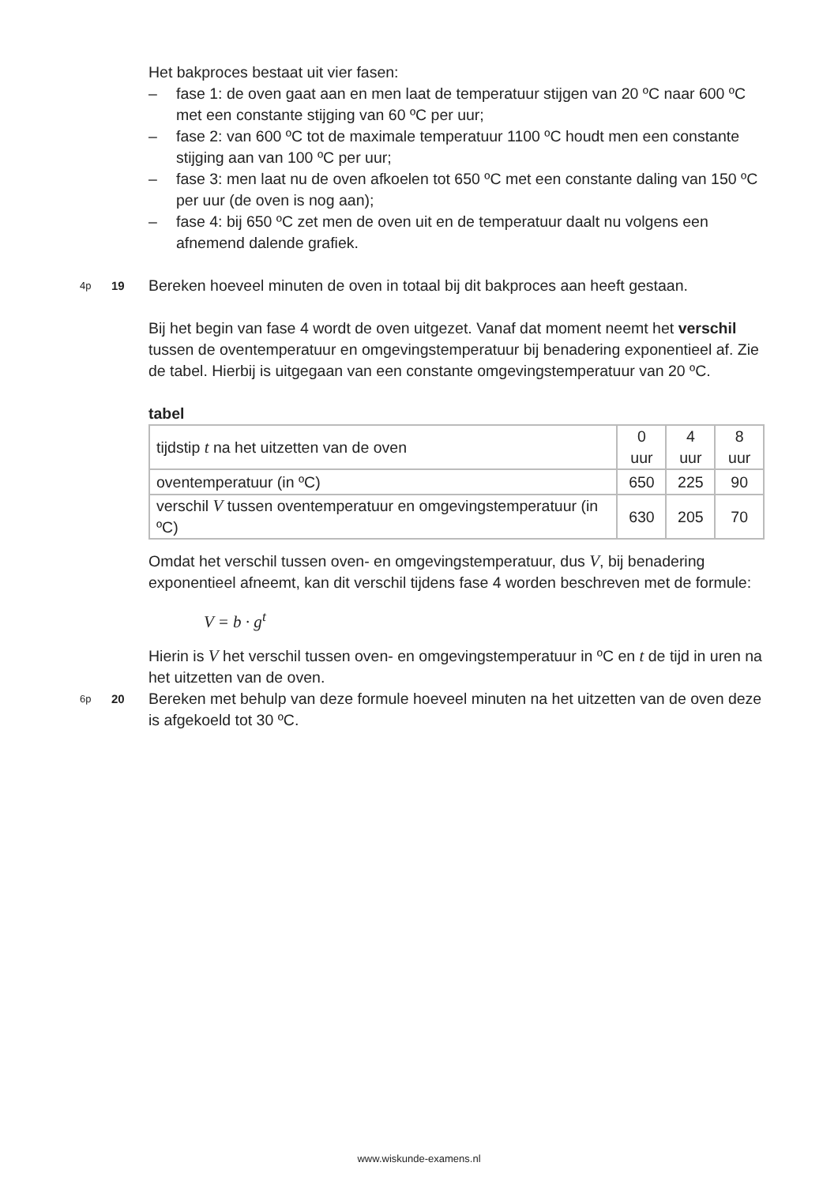Het bakproces bestaat uit vier fasen:
– fase 1: de oven gaat aan en men laat de temperatuur stijgen van 20 ºC naar 600 ºC met een constante stijging van 60 ºC per uur;
– fase 2: van 600 ºC tot de maximale temperatuur 1100 ºC houdt men een constante stijging aan van 100 ºC per uur;
– fase 3: men laat nu de oven afkoelen tot 650 ºC met een constante daling van 150 ºC per uur (de oven is nog aan);
– fase 4: bij 650 ºC zet men de oven uit en de temperatuur daalt nu volgens een afnemend dalende grafiek.
4p 19 Bereken hoeveel minuten de oven in totaal bij dit bakproces aan heeft gestaan.
Bij het begin van fase 4 wordt de oven uitgezet. Vanaf dat moment neemt het verschil tussen de oventemperatuur en omgevingstemperatuur bij benadering exponentieel af. Zie de tabel. Hierbij is uitgegaan van een constante omgevingstemperatuur van 20 ºC.
tabel
| tijdstip t na het uitzetten van de oven | 0 uur | 4 uur | 8 uur |
| oventemperatuur (in ºC) | 650 | 225 | 90 |
| verschil V tussen oventemperatuur en omgevingstemperatuur (in ºC) | 630 | 205 | 70 |
Omdat het verschil tussen oven- en omgevingstemperatuur, dus V, bij benadering exponentieel afneemt, kan dit verschil tijdens fase 4 worden beschreven met de formule:
V = b · g<sup>t</sup>
Hierin is V het verschil tussen oven- en omgevingstemperatuur in ºC en t de tijd in uren na het uitzetten van de oven.
6p 20 Bereken met behulp van deze formule hoeveel minuten na het uitzetten van de oven deze is afgekoeld tot 30 ºC.
www.wiskunde-examens.nl